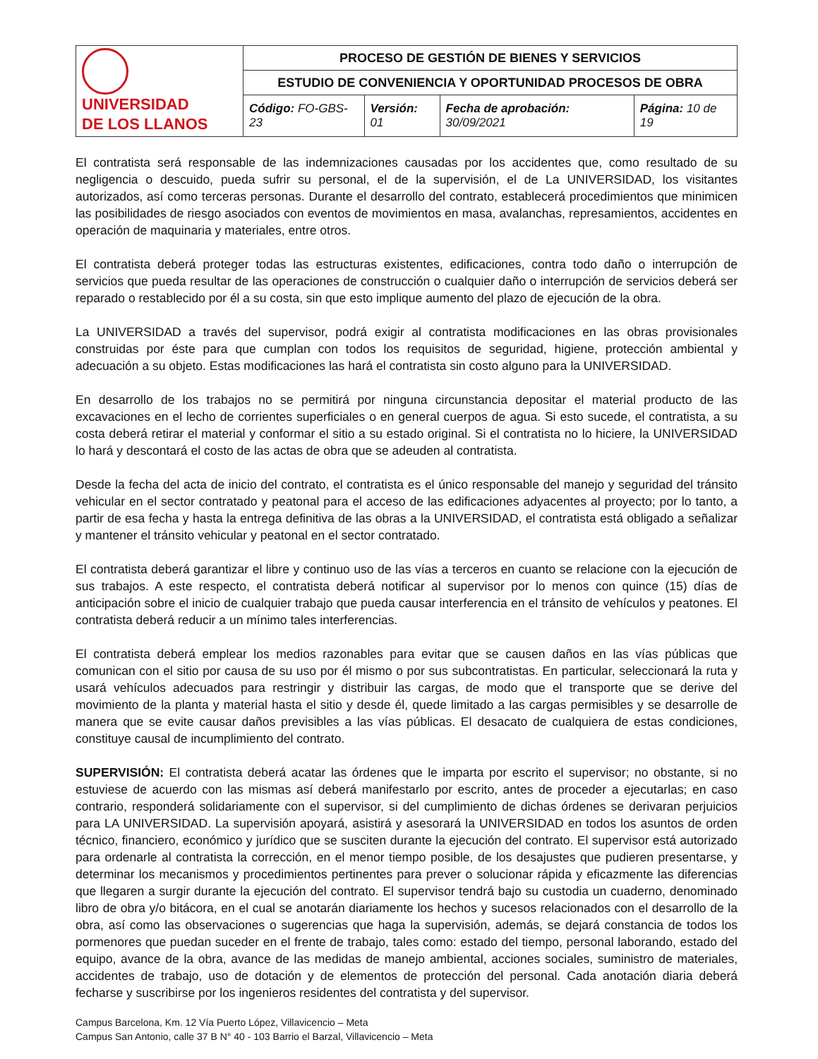| UNIVERSIDAD DE LOS LLANOS | PROCESO DE GESTIÓN DE BIENES Y SERVICIOS | | | |
| | ESTUDIO DE CONVENIENCIA Y OPORTUNIDAD PROCESOS DE OBRA | | | |
| | Código: FO-GBS-23 | Versión: 01 | Fecha de aprobación: 30/09/2021 | Página: 10 de 19 |
El contratista será responsable de las indemnizaciones causadas por los accidentes que, como resultado de su negligencia o descuido, pueda sufrir su personal, el de la supervisión, el de La UNIVERSIDAD, los visitantes autorizados, así como terceras personas. Durante el desarrollo del contrato, establecerá procedimientos que minimicen las posibilidades de riesgo asociados con eventos de movimientos en masa, avalanchas, represamientos, accidentes en operación de maquinaria y materiales, entre otros.
El contratista deberá proteger todas las estructuras existentes, edificaciones, contra todo daño o interrupción de servicios que pueda resultar de las operaciones de construcción o cualquier daño o interrupción de servicios deberá ser reparado o restablecido por él a su costa, sin que esto implique aumento del plazo de ejecución de la obra.
La UNIVERSIDAD a través del supervisor, podrá exigir al contratista modificaciones en las obras provisionales construidas por éste para que cumplan con todos los requisitos de seguridad, higiene, protección ambiental y adecuación a su objeto. Estas modificaciones las hará el contratista sin costo alguno para la UNIVERSIDAD.
En desarrollo de los trabajos no se permitirá por ninguna circunstancia depositar el material producto de las excavaciones en el lecho de corrientes superficiales o en general cuerpos de agua. Si esto sucede, el contratista, a su costa deberá retirar el material y conformar el sitio a su estado original. Si el contratista no lo hiciere, la UNIVERSIDAD lo hará y descontará el costo de las actas de obra que se adeuden al contratista.
Desde la fecha del acta de inicio del contrato, el contratista es el único responsable del manejo y seguridad del tránsito vehicular en el sector contratado y peatonal para el acceso de las edificaciones adyacentes al proyecto; por lo tanto, a partir de esa fecha y hasta la entrega definitiva de las obras a la UNIVERSIDAD, el contratista está obligado a señalizar y mantener el tránsito vehicular y peatonal en el sector contratado.
El contratista deberá garantizar el libre y continuo uso de las vías a terceros en cuanto se relacione con la ejecución de sus trabajos. A este respecto, el contratista deberá notificar al supervisor por lo menos con quince (15) días de anticipación sobre el inicio de cualquier trabajo que pueda causar interferencia en el tránsito de vehículos y peatones. El contratista deberá reducir a un mínimo tales interferencias.
El contratista deberá emplear los medios razonables para evitar que se causen daños en las vías públicas que comunican con el sitio por causa de su uso por él mismo o por sus subcontratistas. En particular, seleccionará la ruta y usará vehículos adecuados para restringir y distribuir las cargas, de modo que el transporte que se derive del movimiento de la planta y material hasta el sitio y desde él, quede limitado a las cargas permisibles y se desarrolle de manera que se evite causar daños previsibles a las vías públicas. El desacato de cualquiera de estas condiciones, constituye causal de incumplimiento del contrato.
SUPERVISIÓN: El contratista deberá acatar las órdenes que le imparta por escrito el supervisor; no obstante, si no estuviese de acuerdo con las mismas así deberá manifestarlo por escrito, antes de proceder a ejecutarlas; en caso contrario, responderá solidariamente con el supervisor, si del cumplimiento de dichas órdenes se derivaran perjuicios para LA UNIVERSIDAD. La supervisión apoyará, asistirá y asesorará la UNIVERSIDAD en todos los asuntos de orden técnico, financiero, económico y jurídico que se susciten durante la ejecución del contrato. El supervisor está autorizado para ordenarle al contratista la corrección, en el menor tiempo posible, de los desajustes que pudieren presentarse, y determinar los mecanismos y procedimientos pertinentes para prever o solucionar rápida y eficazmente las diferencias que llegaren a surgir durante la ejecución del contrato. El supervisor tendrá bajo su custodia un cuaderno, denominado libro de obra y/o bitácora, en el cual se anotarán diariamente los hechos y sucesos relacionados con el desarrollo de la obra, así como las observaciones o sugerencias que haga la supervisión, además, se dejará constancia de todos los pormenores que puedan suceder en el frente de trabajo, tales como: estado del tiempo, personal laborando, estado del equipo, avance de la obra, avance de las medidas de manejo ambiental, acciones sociales, suministro de materiales, accidentes de trabajo, uso de dotación y de elementos de protección del personal. Cada anotación diaria deberá fecharse y suscribirse por los ingenieros residentes del contratista y del supervisor.
Campus Barcelona, Km. 12 Vía Puerto López, Villavicencio – Meta
Campus San Antonio, calle 37 B N° 40 - 103 Barrio el Barzal, Villavicencio – Meta